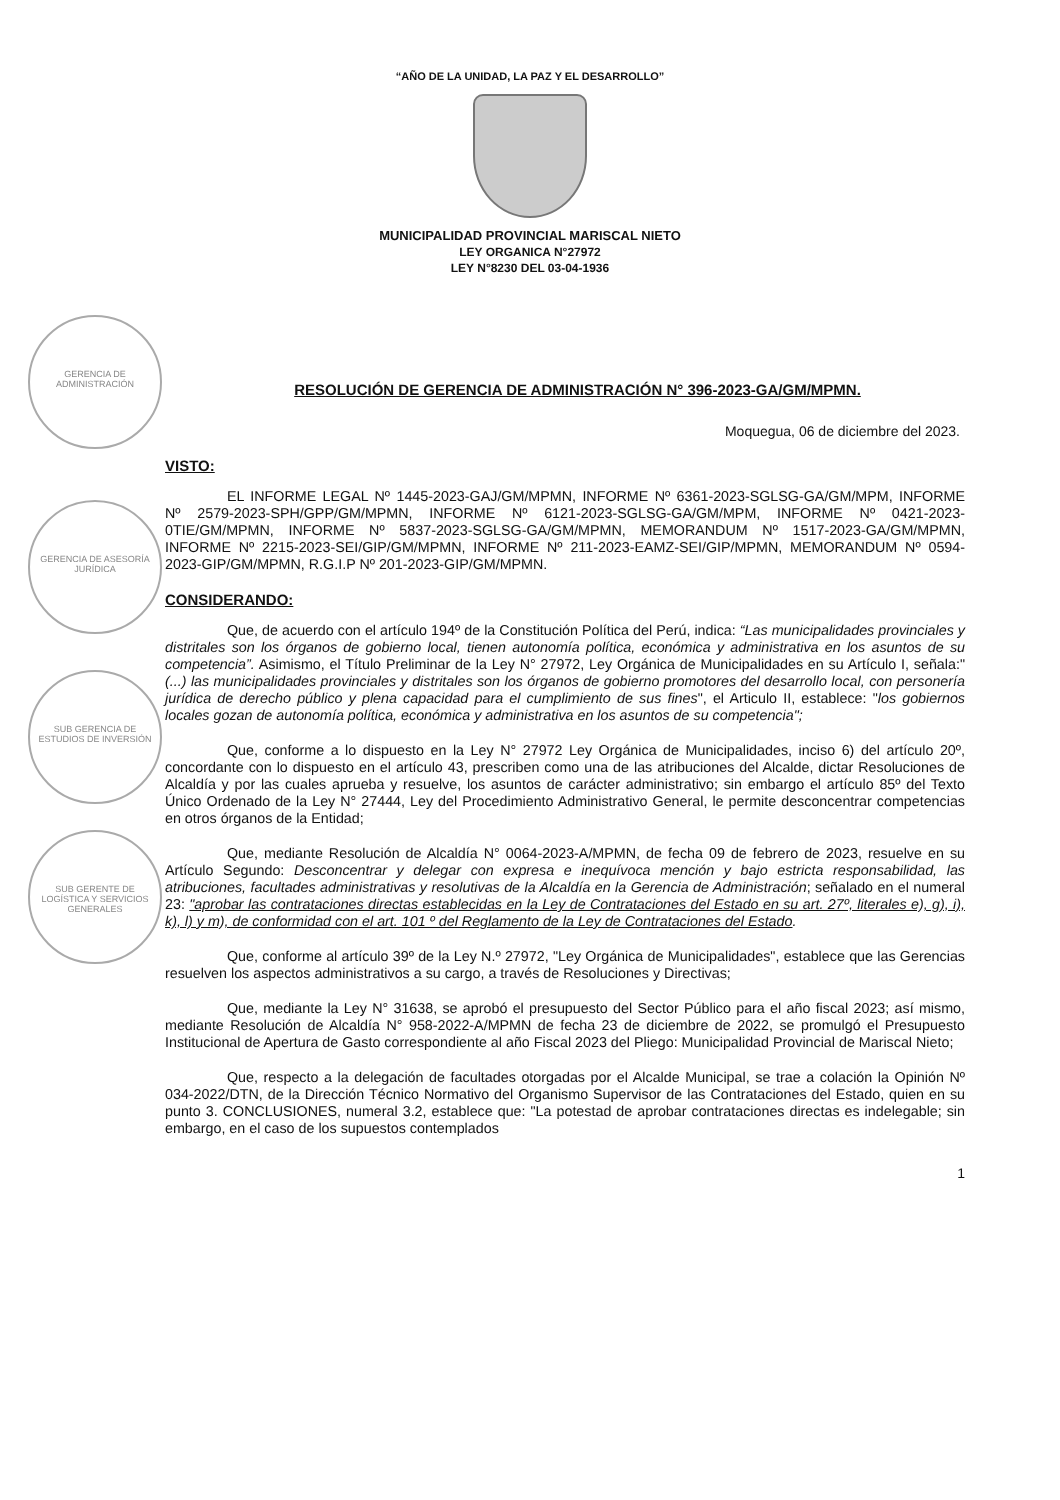GERENCIA DE ADMINISTRACIÓN
GERENCIA DE ASESORÍA JURÍDICA
SUB GERENCIA DE ESTUDIOS DE INVERSIÓN
SUB GERENTE DE LOGÍSTICA Y SERVICIOS GENERALES
“AÑO DE LA UNIDAD, LA PAZ Y EL DESARROLLO”
MUNICIPALIDAD PROVINCIAL MARISCAL NIETO
LEY ORGANICA N°27972
LEY N°8230 DEL 03-04-1936
RESOLUCIÓN DE GERENCIA DE ADMINISTRACIÓN N° 396-2023-GA/GM/MPMN.
Moquegua, 06 de diciembre del 2023.
VISTO:
EL INFORME LEGAL Nº 1445-2023-GAJ/GM/MPMN, INFORME Nº 6361-2023-SGLSG-GA/GM/MPM, INFORME Nº 2579-2023-SPH/GPP/GM/MPMN, INFORME Nº 6121-2023-SGLSG-GA/GM/MPM, INFORME Nº 0421-2023-0TIE/GM/MPMN, INFORME Nº 5837-2023-SGLSG-GA/GM/MPMN, MEMORANDUM Nº 1517-2023-GA/GM/MPMN, INFORME Nº 2215-2023-SEI/GIP/GM/MPMN, INFORME Nº 211-2023-EAMZ-SEI/GIP/MPMN, MEMORANDUM Nº 0594-2023-GIP/GM/MPMN, R.G.I.P Nº 201-2023-GIP/GM/MPMN.
CONSIDERANDO:
Que, de acuerdo con el artículo 194º de la Constitución Política del Perú, indica: “Las municipalidades provinciales y distritales son los órganos de gobierno local, tienen autonomía política, económica y administrativa en los asuntos de su competencia”. Asimismo, el Título Preliminar de la Ley N° 27972, Ley Orgánica de Municipalidades en su Artículo I, señala:" (...) las municipalidades provinciales y distritales son los órganos de gobierno promotores del desarrollo local, con personería jurídica de derecho público y plena capacidad para el cumplimiento de sus fines", el Articulo II, establece: "los gobiernos locales gozan de autonomía política, económica y administrativa en los asuntos de su competencia";
Que, conforme a lo dispuesto en la Ley N° 27972 Ley Orgánica de Municipalidades, inciso 6) del artículo 20º, concordante con lo dispuesto en el artículo 43, prescriben como una de las atribuciones del Alcalde, dictar Resoluciones de Alcaldía y por las cuales aprueba y resuelve, los asuntos de carácter administrativo; sin embargo el artículo 85º del Texto Único Ordenado de la Ley N° 27444, Ley del Procedimiento Administrativo General, le permite desconcentrar competencias en otros órganos de la Entidad;
Que, mediante Resolución de Alcaldía N° 0064-2023-A/MPMN, de fecha 09 de febrero de 2023, resuelve en su Artículo Segundo: Desconcentrar y delegar con expresa e inequívoca mención y bajo estricta responsabilidad, las atribuciones, facultades administrativas y resolutivas de la Alcaldía en la Gerencia de Administración; señalado en el numeral 23: "aprobar las contrataciones directas establecidas en la Ley de Contrataciones del Estado en su art. 27º, literales e), g), i), k), l) y m), de conformidad con el art. 101 º del Reglamento de la Ley de Contrataciones del Estado.
Que, conforme al artículo 39º de la Ley N.º 27972, "Ley Orgánica de Municipalidades", establece que las Gerencias resuelven los aspectos administrativos a su cargo, a través de Resoluciones y Directivas;
Que, mediante la Ley N° 31638, se aprobó el presupuesto del Sector Público para el año fiscal 2023; así mismo, mediante Resolución de Alcaldía N° 958-2022-A/MPMN de fecha 23 de diciembre de 2022, se promulgó el Presupuesto Institucional de Apertura de Gasto correspondiente al año Fiscal 2023 del Pliego: Municipalidad Provincial de Mariscal Nieto;
Que, respecto a la delegación de facultades otorgadas por el Alcalde Municipal, se trae a colación la Opinión Nº 034-2022/DTN, de la Dirección Técnico Normativo del Organismo Supervisor de las Contrataciones del Estado, quien en su punto 3. CONCLUSIONES, numeral 3.2, establece que: "La potestad de aprobar contrataciones directas es indelegable; sin embargo, en el caso de los supuestos contemplados
1